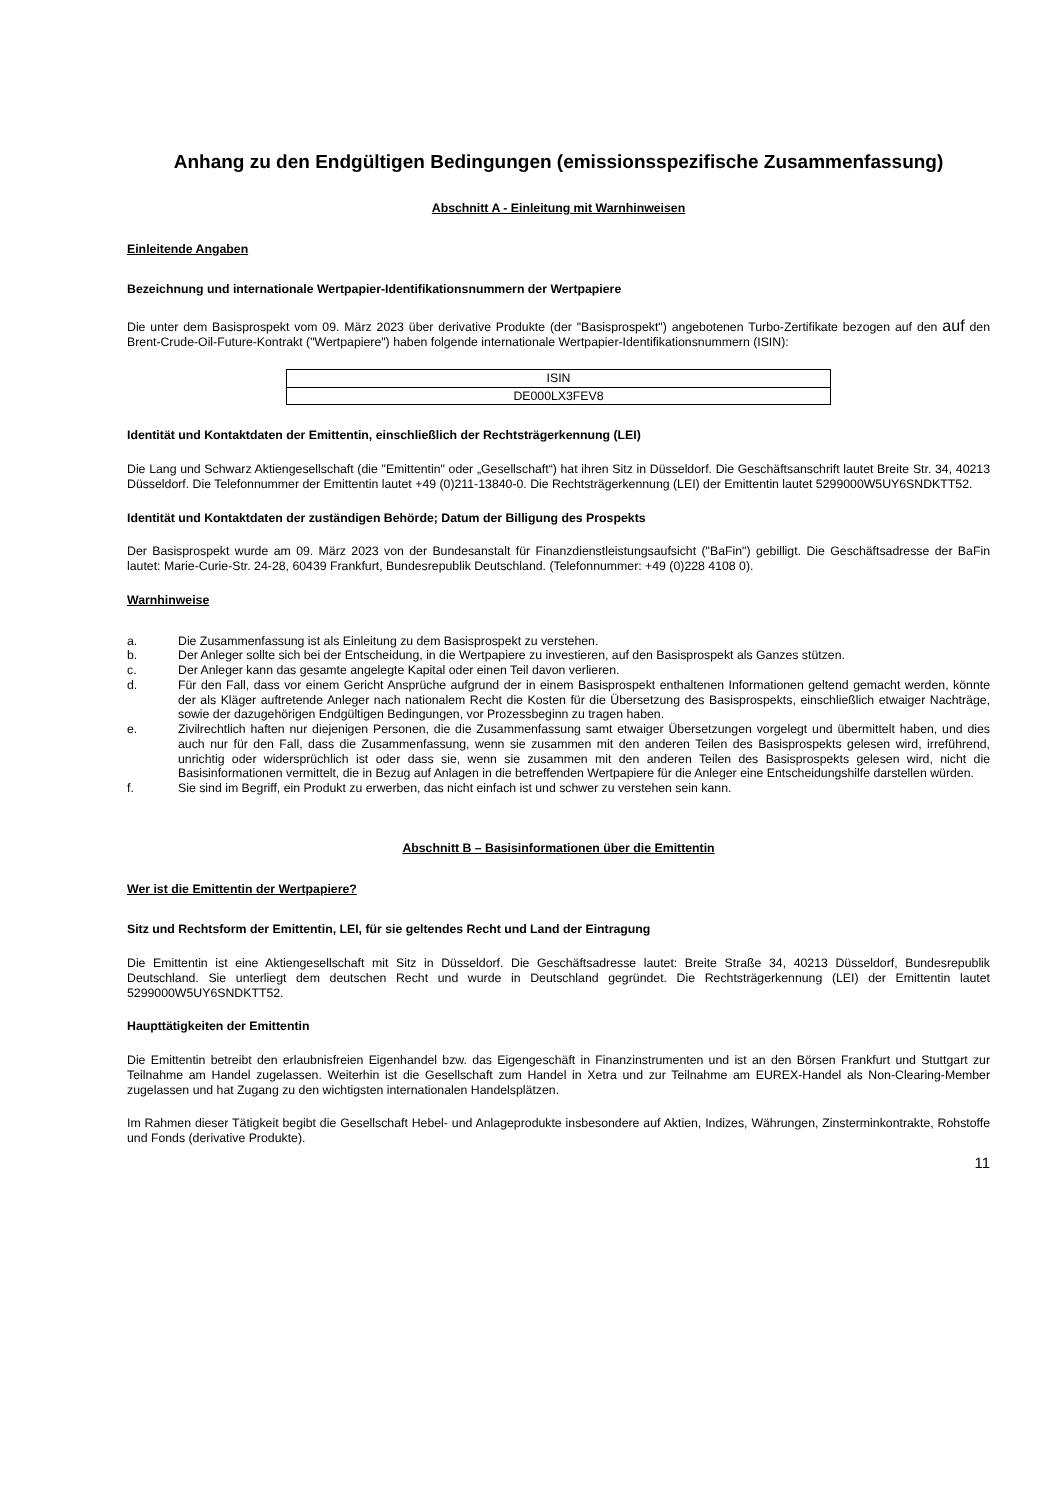Anhang zu den Endgültigen Bedingungen (emissionsspezifische Zusammenfassung)
Abschnitt A - Einleitung mit Warnhinweisen
Einleitende Angaben
Bezeichnung und internationale Wertpapier-Identifikationsnummern der Wertpapiere
Die unter dem Basisprospekt vom 09. März 2023 über derivative Produkte (der "Basisprospekt") angebotenen Turbo-Zertifikate bezogen auf den auf den Brent-Crude-Oil-Future-Kontrakt ("Wertpapiere") haben folgende internationale Wertpapier-Identifikationsnummern (ISIN):
| ISIN |
| --- |
| DE000LX3FEV8 |
Identität und Kontaktdaten der Emittentin, einschließlich der Rechtsträgerkennung (LEI)
Die Lang und Schwarz Aktiengesellschaft (die "Emittentin" oder „Gesellschaft“) hat ihren Sitz in Düsseldorf. Die Geschäftsanschrift lautet Breite Str. 34, 40213 Düsseldorf. Die Telefonnummer der Emittentin lautet +49 (0)211-13840-0. Die Rechtsträgerkennung (LEI) der Emittentin lautet 5299000W5UY6SNDKTT52.
Identität und Kontaktdaten der zuständigen Behörde; Datum der Billigung des Prospekts
Der Basisprospekt wurde am 09. März 2023 von der Bundesanstalt für Finanzdienstleistungsaufsicht ("BaFin") gebilligt. Die Geschäftsadresse der BaFin lautet: Marie-Curie-Str. 24-28, 60439 Frankfurt, Bundesrepublik Deutschland. (Telefonnummer: +49 (0)228 4108 0).
Warnhinweise
a. Die Zusammenfassung ist als Einleitung zu dem Basisprospekt zu verstehen.
b. Der Anleger sollte sich bei der Entscheidung, in die Wertpapiere zu investieren, auf den Basisprospekt als Ganzes stützen.
c. Der Anleger kann das gesamte angelegte Kapital oder einen Teil davon verlieren.
d. Für den Fall, dass vor einem Gericht Ansprüche aufgrund der in einem Basisprospekt enthaltenen Informationen geltend gemacht werden, könnte der als Kläger auftretende Anleger nach nationalem Recht die Kosten für die Übersetzung des Basisprospekts, einschließlich etwaiger Nachträge, sowie der dazugehörigen Endgültigen Bedingungen, vor Prozessbeginn zu tragen haben.
e. Zivilrechtlich haften nur diejenigen Personen, die die Zusammenfassung samt etwaiger Übersetzungen vorgelegt und übermittelt haben, und dies auch nur für den Fall, dass die Zusammenfassung, wenn sie zusammen mit den anderen Teilen des Basisprospekts gelesen wird, irreführend, unrichtig oder widersprüchlich ist oder dass sie, wenn sie zusammen mit den anderen Teilen des Basisprospekts gelesen wird, nicht die Basisinformationen vermittelt, die in Bezug auf Anlagen in die betreffenden Wertpapiere für die Anleger eine Entscheidungshilfe darstellen würden.
f. Sie sind im Begriff, ein Produkt zu erwerben, das nicht einfach ist und schwer zu verstehen sein kann.
Abschnitt B – Basisinformationen über die Emittentin
Wer ist die Emittentin der Wertpapiere?
Sitz und Rechtsform der Emittentin, LEI, für sie geltendes Recht und Land der Eintragung
Die Emittentin ist eine Aktiengesellschaft mit Sitz in Düsseldorf. Die Geschäftsadresse lautet: Breite Straße 34, 40213 Düsseldorf, Bundesrepublik Deutschland. Sie unterliegt dem deutschen Recht und wurde in Deutschland gegründet. Die Rechtsträgerkennung (LEI) der Emittentin lautet 5299000W5UY6SNDKTT52.
Haupttätigkeiten der Emittentin
Die Emittentin betreibt den erlaubnisfreien Eigenhandel bzw. das Eigengeschäft in Finanzinstrumenten und ist an den Börsen Frankfurt und Stuttgart zur Teilnahme am Handel zugelassen. Weiterhin ist die Gesellschaft zum Handel in Xetra und zur Teilnahme am EUREX-Handel als Non-Clearing-Member zugelassen und hat Zugang zu den wichtigsten internationalen Handelsplätzen.
Im Rahmen dieser Tätigkeit begibt die Gesellschaft Hebel- und Anlageprodukte insbesondere auf Aktien, Indizes, Währungen, Zinsterminkontrakte, Rohstoffe und Fonds (derivative Produkte).
11